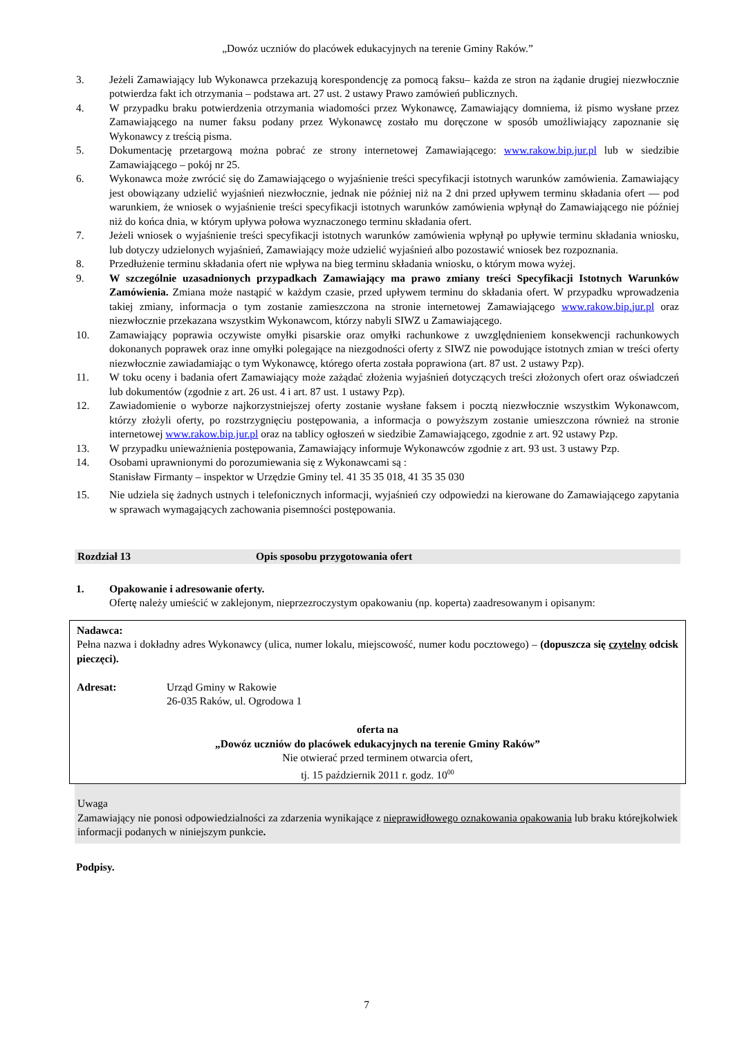„Dowóz uczniów do placówek edukacyjnych na terenie Gminy Raków.”
3. Jeżeli Zamawiający lub Wykonawca przekazują korespondencję za pomocą faksu– każda ze stron na żądanie drugiej niezwłocznie potwierdza fakt ich otrzymania – podstawa art. 27 ust. 2 ustawy Prawo zamówień publicznych.
4. W przypadku braku potwierdzenia otrzymania wiadomości przez Wykonawcę, Zamawiający domniema, iż pismo wysłane przez Zamawiającego na numer faksu podany przez Wykonawcę zostało mu doręczone w sposób umożliwiający zapoznanie się Wykonawcy z treścią pisma.
5. Dokumentację przetargową można pobrać ze strony internetowej Zamawiającego: www.rakow.bip.jur.pl lub w siedzibie Zamawiającego – pokój nr 25.
6. Wykonawca może zwrócić się do Zamawiającego o wyjaśnienie treści specyfikacji istotnych warunków zamówienia. Zamawiający jest obowiązany udzielić wyjaśnień niezwłocznie, jednak nie później niż na 2 dni przed upływem terminu składania ofert — pod warunkiem, że wniosek o wyjaśnienie treści specyfikacji istotnych warunków zamówienia wpłynął do Zamawiającego nie później niż do końca dnia, w którym upływa połowa wyznaczonego terminu składania ofert.
7. Jeżeli wniosek o wyjaśnienie treści specyfikacji istotnych warunków zamówienia wpłynął po upływie terminu składania wniosku, lub dotyczy udzielonych wyjaśnień, Zamawiający może udzielić wyjaśnień albo pozostawić wniosek bez rozpoznania.
8. Przedłużenie terminu składania ofert nie wpływa na bieg terminu składania wniosku, o którym mowa wyżej.
9. W szczególnie uzasadnionych przypadkach Zamawiający ma prawo zmiany treści Specyfikacji Istotnych Warunków Zamówienia. Zmiana może nastąpić w każdym czasie, przed upływem terminu do składania ofert. W przypadku wprowadzenia takiej zmiany, informacja o tym zostanie zamieszczona na stronie internetowej Zamawiającego www.rakow.bip.jur.pl oraz niezwłocznie przekazana wszystkim Wykonawcom, którzy nabyli SIWZ u Zamawiającego.
10. Zamawiający poprawia oczywiste omyłki pisarskie oraz omyłki rachunkowe z uwzględnieniem konsekwencji rachunkowych dokonanych poprawek oraz inne omyłki polegające na niezgodności oferty z SIWZ nie powodujące istotnych zmian w treści oferty niezwłocznie zawiadamiając o tym Wykonawcę, którego oferta została poprawiona (art. 87 ust. 2 ustawy Pzp).
11. W toku oceny i badania ofert Zamawiający może zażądać złożenia wyjaśnień dotyczących treści złożonych ofert oraz oświadczeń lub dokumentów (zgodnie z art. 26 ust. 4 i art. 87 ust. 1 ustawy Pzp).
12. Zawiadomienie o wyborze najkorzystniejszej oferty zostanie wysłane faksem i pocztą niezwłocznie wszystkim Wykonawcom, którzy złożyli oferty, po rozstrzygnięciu postępowania, a informacja o powyższym zostanie umieszczona również na stronie internetowej www.rakow.bip.jur.pl oraz na tablicy ogłoszeń w siedzibie Zamawiającego, zgodnie z art. 92 ustawy Pzp.
13. W przypadku unieważnienia postępowania, Zamawiający informuje Wykonawców zgodnie z art. 93 ust. 3 ustawy Pzp.
14. Osobami uprawnionymi do porozumiewania się z Wykonawcami są :
Stanisław Firmanty – inspektor w Urzędzie Gminy tel. 41 35 35 018, 41 35 35 030
15. Nie udziela się żadnych ustnych i telefonicznych informacji, wyjaśnień czy odpowiedzi na kierowane do Zamawiającego zapytania w sprawach wymagających zachowania pisemności postępowania.
Rozdział 13 Opis sposobu przygotowania ofert
1. Opakowanie i adresowanie oferty.
Ofertę należy umieścić w zaklejonym, nieprzezroczystym opakowaniu (np. koperta) zaadresowanym i opisanym:
Nadawca:
Pełna nazwa i dokładny adres Wykonawcy (ulica, numer lokalu, miejscowość, numer kodu pocztowego) – (dopuszcza się czytelny odcisk pieczęci).
Adresat: Urząd Gminy w Rakowie
26-035 Raków, ul. Ogrodowa 1
oferta na
„Dowóz uczniów do placówek edukacyjnych na terenie Gminy Raków”
Nie otwierać przed terminem otwarcia ofert,
tj. 15 październik 2011 r. godz. 10<sup>00</sup>
Uwaga
Zamawiający nie ponosi odpowiedzialności za zdarzenia wynikające z nieprawidłowego oznakowania opakowania lub braku którejkolwiek informacji podanych w niniejszym punkcie.
Podpisy.
7